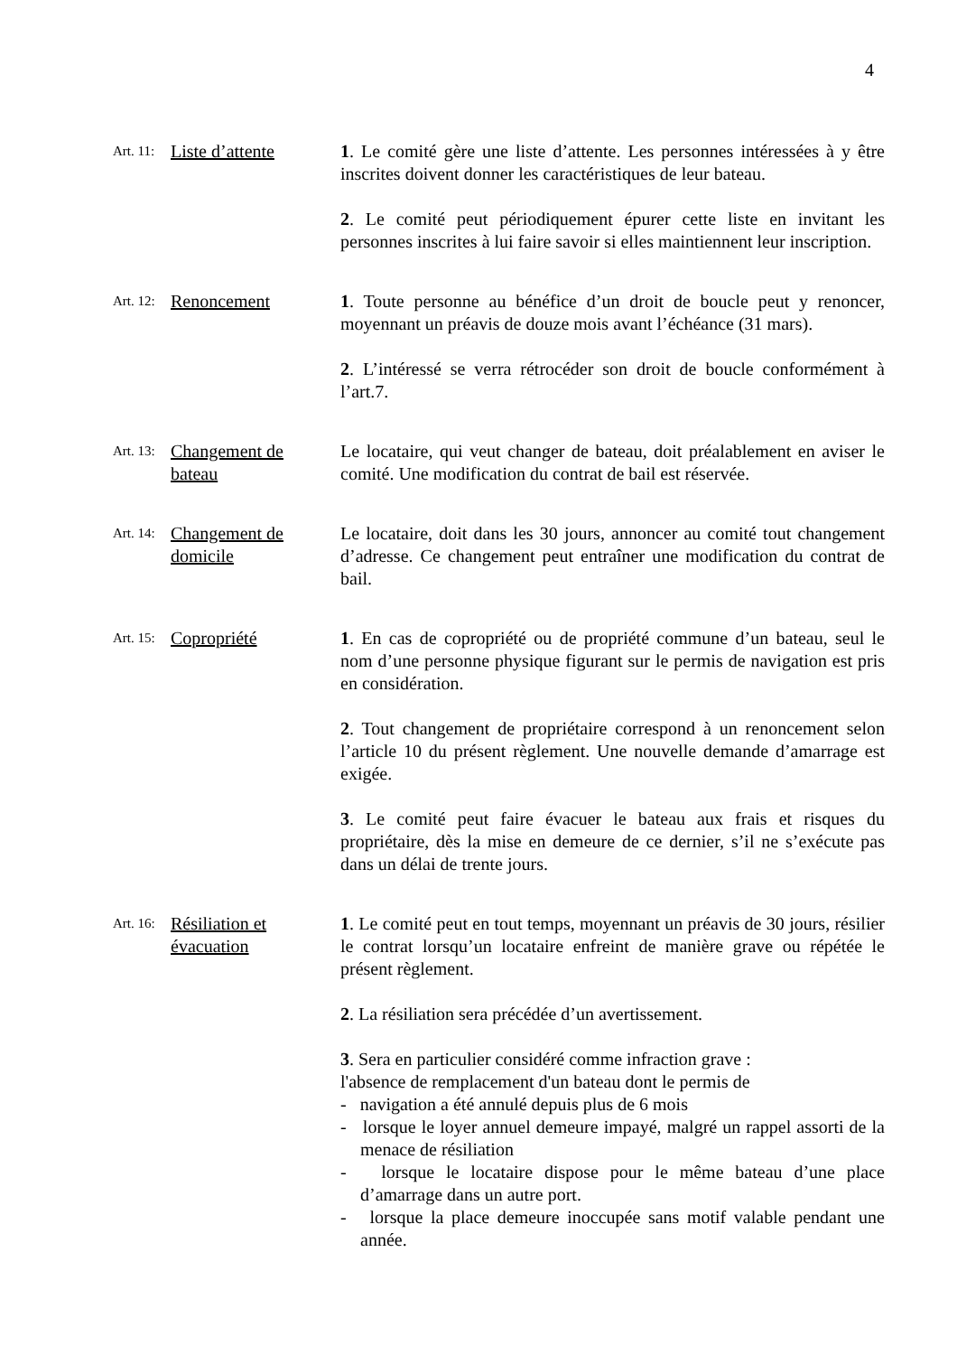4
Art. 11: Liste d’attente
1. Le comité gère une liste d’attente. Les personnes intéressées à y être inscrites doivent donner les caractéristiques de leur bateau.
2. Le comité peut périodiquement épurer cette liste en invitant les personnes inscrites à lui faire savoir si elles maintiennent leur inscription.
Art. 12: Renoncement 1. Toute personne au bénéfice d’un droit de boucle peut y renoncer, moyennant un préavis de douze mois avant l’échéance (31 mars).
2. L’intéressé se verra rétrocéder son droit de boucle conformément à l’art.7.
Art. 13: Changement de bateau
Le locataire, qui veut changer de bateau, doit préalablement en aviser le comité. Une modification du contrat de bail est réservée.
Art. 14: Changement de domicile
Le locataire, doit dans les 30 jours, annoncer au comité tout changement d’adresse. Ce changement peut entraîner une modification du contrat de bail.
Art. 15: Copropriété 1. En cas de copropriété ou de propriété commune d’un bateau, seul le nom d’une personne physique figurant sur le permis de navigation est pris en considération.
2. Tout changement de propriétaire correspond à un renoncement selon l’article 10 du présent règlement. Une nouvelle demande d’amarrage est exigée.
3. Le comité peut faire évacuer le bateau aux frais et risques du propriétaire, dès la mise en demeure de ce dernier, s’il ne s’exécute pas dans un délai de trente jours.
Art. 16: Résiliation et évacuation
1. Le comité peut en tout temps, moyennant un préavis de 30 jours, résilier le contrat lorsqu’un locataire enfreint de manière grave ou répétée le présent règlement.
2. La résiliation sera précédée d’un avertissement.
3. Sera en particulier considéré comme infraction grave :
l'absence de remplacement d'un bateau dont le permis de
- navigation a été annulé depuis plus de 6 mois
- lorsque le loyer annuel demeure impayé, malgré un rappel assorti de la menace de résiliation
- lorsque le locataire dispose pour le même bateau d’une place d’amarrage dans un autre port.
- lorsque la place demeure inoccupée sans motif valable pendant une année.